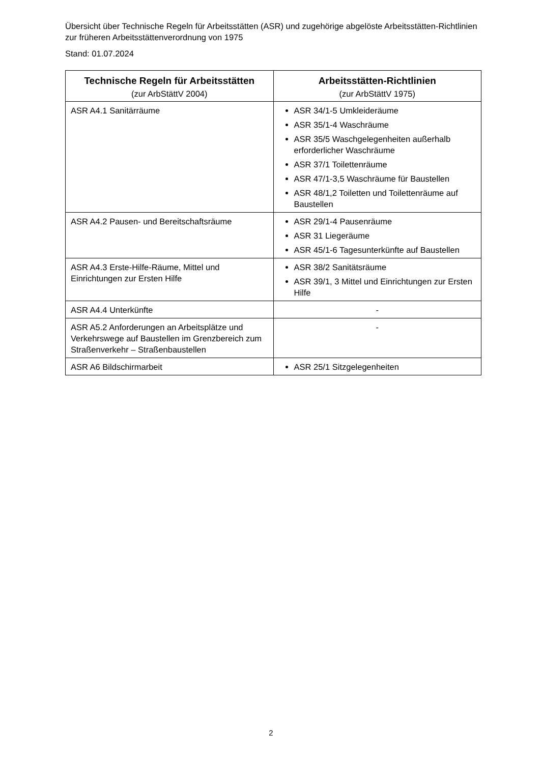Übersicht über Technische Regeln für Arbeitsstätten (ASR) und zugehörige abgelöste Arbeitsstätten-Richtlinien zur früheren Arbeitsstättenverordnung von 1975
Stand: 01.07.2024
| Technische Regeln für Arbeitsstätten (zur ArbStättV 2004) | Arbeitsstätten-Richtlinien (zur ArbStättV 1975) |
| --- | --- |
| ASR A4.1 Sanitärräume | ASR 34/1-5 Umkleideräume ASR 35/1-4 Waschräume ASR 35/5 Waschgelegenheiten außerhalb erforderlicher Waschräume ASR 37/1 Toilettenräume ASR 47/1-3,5 Waschräume für Baustellen ASR 48/1,2 Toiletten und Toilettenräume auf Baustellen |
| ASR A4.2 Pausen- und Bereitschaftsräume | ASR 29/1-4 Pausenräume ASR 31 Liegeräume ASR 45/1-6 Tagesunterkünfte auf Baustellen |
| ASR A4.3 Erste-Hilfe-Räume, Mittel und Einrichtungen zur Ersten Hilfe | ASR 38/2 Sanitätsräume ASR 39/1, 3 Mittel und Einrichtungen zur Ersten Hilfe |
| ASR A4.4 Unterkünfte | - |
| ASR A5.2 Anforderungen an Arbeitsplätze und Verkehrswege auf Baustellen im Grenzbereich zum Straßenverkehr – Straßenbaustellen | - |
| ASR A6 Bildschirmarbeit | ASR 25/1 Sitzgelegenheiten |
2